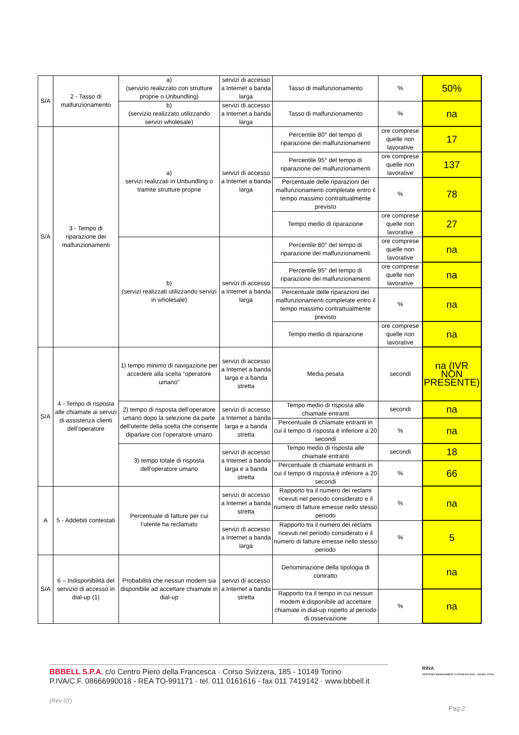| S/A | 2 - Tasso di malfunzionamento | a) (servizio realizzato con strutture proprie o Unbundling) | servizi di accesso a Internet a banda larga | Tasso di malfunzionamento | % | 50% |
| | | b) (servizio realizzato utilizzando servizi wholesale) | servizi di accesso a Internet a banda larga | Tasso di malfunzionamento | % | na |
| S/A | 3 - Tempo di riparazione dei malfunzionamenti | a) servizi realizzati in Unbundling o tramite strutture proprie | servizi di accesso a Internet a banda larga | Percentile 80° del tempo di riparazione dei malfunzionamenti | ore comprese quelle non lavorative | 17 |
| | | | | Percentile 95° del tempo di riparazione dei malfunzionamenti | ore comprese quelle non lavorative | 137 |
| | | | | Percentuale delle riparazioni dei malfunzionamenti completate entro il tempo massimo contrattualmente previsto | % | 78 |
| | | | | Tempo medio di riparazione | ore comprese quelle non lavorative | 27 |
| | | b) (servizi realizzati utilizzando servizi in wholesale) | servizi di accesso a Internet a banda larga | Percentile 80° del tempo di riparazione dei malfunzionamenti | ore comprese quelle non lavorative | na |
| | | | | Percentile 95° del tempo di riparazione dei malfunzionamenti | ore comprese quelle non lavorative | na |
| | | | | Percentuale delle riparazioni dei malfunzionamenti completate entro il tempo massimo contrattualmente previsto | % | na |
| | | | | Tempo medio di riparazione | ore comprese quelle non lavorative | na |
| S/A | 4 - Tempo di risposta alle chiamate ai servizi di assistenza clienti dell’operatore | 1) tempo minimo di navigazione per accedere alla scelta “operatore umano” | servizi di accesso a Internet a banda larga e a banda stretta | Media pesata | secondi | na (IVR NON PRESENTE) |
| | | 2) tempo di risposta dell’operatore umano dopo la selezione da parte dell’utente della scelta che consente diparlare con l’operatore umano | servizi di accesso a Internet a banda larga e a banda stretta | Tempo medio di risposta alle chiamate entranti | secondi | na |
| | | | | Percentuale di chiamate entranti in cui il tempo di risposta è inferiore a 20 secondi | % | na |
| | | 3) tempo totale di risposta dell’operatore umano | servizi di accesso a Internet a banda larga e a banda stretta | Tempo medio di risposta alle chiamate entranti | secondi | 18 |
| | | | | Percentuale di chiamate entranti in cui il tempo di risposta è inferiore a 20 secondi | % | 66 |
| A | 5 - Addebiti contestati | Percentuale di fatture per cui l’utente ha reclamato | servizi di accesso a Internet a banda stretta | Rapporto tra il numero dei reclami ricevuti nel periodo considerato e il numero di fatture emesse nello stesso periodo | % | na |
| | | | servizi di accesso a Internet a banda larga | Rapporto tra il numero dei reclami ricevuti nel periodo considerato e il numero di fatture emesse nello stesso periodo | % | 5 |
| S/A | 6 – Indisponibilità del servizio di accesso in dial-up (1) | Probabilità che nessun modem sia disponibile ad accettare chiamate in dial-up | servizi di accesso a Internet a banda stretta | Denominazione della tipologia di contratto | | na |
| | | | | Rapporto tra il tempo in cui nessun modem è disponibile ad accettare chiamate in dial-up rispetto al periodo di osservazione | % | na |
BBBELL S.P.A. c/o Centro Piero della Francesca · Corso Svizzera, 185 - 10149 Torino
P.IVA/C.F. 08666990018 - REA TO-991171 · tel. 011 0161616 - fax 011 7419142 · www.bbbell.it
RINA
CERTIFIED MANAGEMENT SYSTEM ISO 9001 - ISO/IEC 27001
(Rev 07)
Pag.2